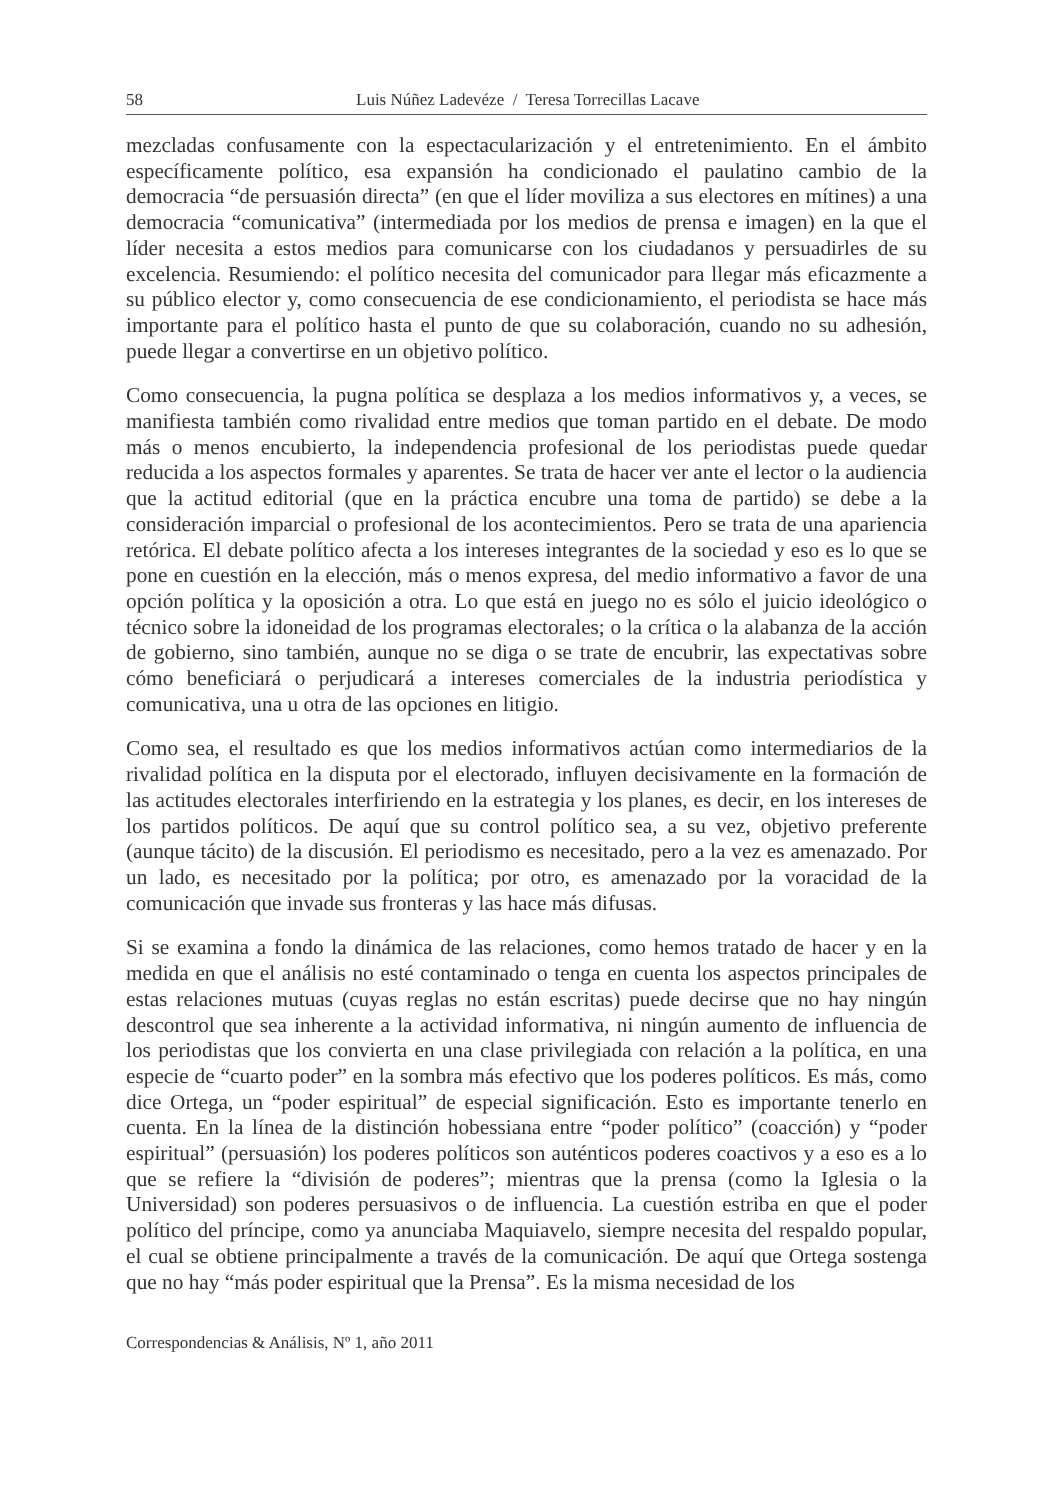58 Luis Núñez Ladevéze / Teresa Torrecillas Lacave
mezcladas confusamente con la espectacularización y el entretenimiento. En el ámbito específicamente político, esa expansión ha condicionado el paulatino cambio de la democracia “de persuasión directa” (en que el líder moviliza a sus electores en mítines) a una democracia “comunicativa” (intermediada por los medios de prensa e imagen) en la que el líder necesita a estos medios para comunicarse con los ciudadanos y persuadirles de su excelencia. Resumiendo: el político necesita del comunicador para llegar más eficazmente a su público elector y, como consecuencia de ese condicionamiento, el periodista se hace más importante para el político hasta el punto de que su colaboración, cuando no su adhesión, puede llegar a convertirse en un objetivo político.
Como consecuencia, la pugna política se desplaza a los medios informativos y, a veces, se manifiesta también como rivalidad entre medios que toman partido en el debate. De modo más o menos encubierto, la independencia profesional de los periodistas puede quedar reducida a los aspectos formales y aparentes. Se trata de hacer ver ante el lector o la audiencia que la actitud editorial (que en la práctica encubre una toma de partido) se debe a la consideración imparcial o profesional de los acontecimientos. Pero se trata de una apariencia retórica. El debate político afecta a los intereses integrantes de la sociedad y eso es lo que se pone en cuestión en la elección, más o menos expresa, del medio informativo a favor de una opción política y la oposición a otra. Lo que está en juego no es sólo el juicio ideológico o técnico sobre la idoneidad de los programas electorales; o la crítica o la alabanza de la acción de gobierno, sino también, aunque no se diga o se trate de encubrir, las expectativas sobre cómo beneficiará o perjudicará a intereses comerciales de la industria periodística y comunicativa, una u otra de las opciones en litigio.
Como sea, el resultado es que los medios informativos actúan como intermediarios de la rivalidad política en la disputa por el electorado, influyen decisivamente en la formación de las actitudes electorales interfiriendo en la estrategia y los planes, es decir, en los intereses de los partidos políticos. De aquí que su control político sea, a su vez, objetivo preferente (aunque tácito) de la discusión. El periodismo es necesitado, pero a la vez es amenazado. Por un lado, es necesitado por la política; por otro, es amenazado por la voracidad de la comunicación que invade sus fronteras y las hace más difusas.
Si se examina a fondo la dinámica de las relaciones, como hemos tratado de hacer y en la medida en que el análisis no esté contaminado o tenga en cuenta los aspectos principales de estas relaciones mutuas (cuyas reglas no están escritas) puede decirse que no hay ningún descontrol que sea inherente a la actividad informativa, ni ningún aumento de influencia de los periodistas que los convierta en una clase privilegiada con relación a la política, en una especie de “cuarto poder” en la sombra más efectivo que los poderes políticos. Es más, como dice Ortega, un “poder espiritual” de especial significación. Esto es importante tenerlo en cuenta. En la línea de la distinción hobessiana entre “poder político” (coacción) y “poder espiritual” (persuasión) los poderes políticos son auténticos poderes coactivos y a eso es a lo que se refiere la “división de poderes”; mientras que la prensa (como la Iglesia o la Universidad) son poderes persuasivos o de influencia. La cuestión estriba en que el poder político del príncipe, como ya anunciaba Maquiavelo, siempre necesita del respaldo popular, el cual se obtiene principalmente a través de la comunicación. De aquí que Ortega sostenga que no hay “más poder espiritual que la Prensa”. Es la misma necesidad de los
Correspondencias & Análisis, Nº 1, año 2011